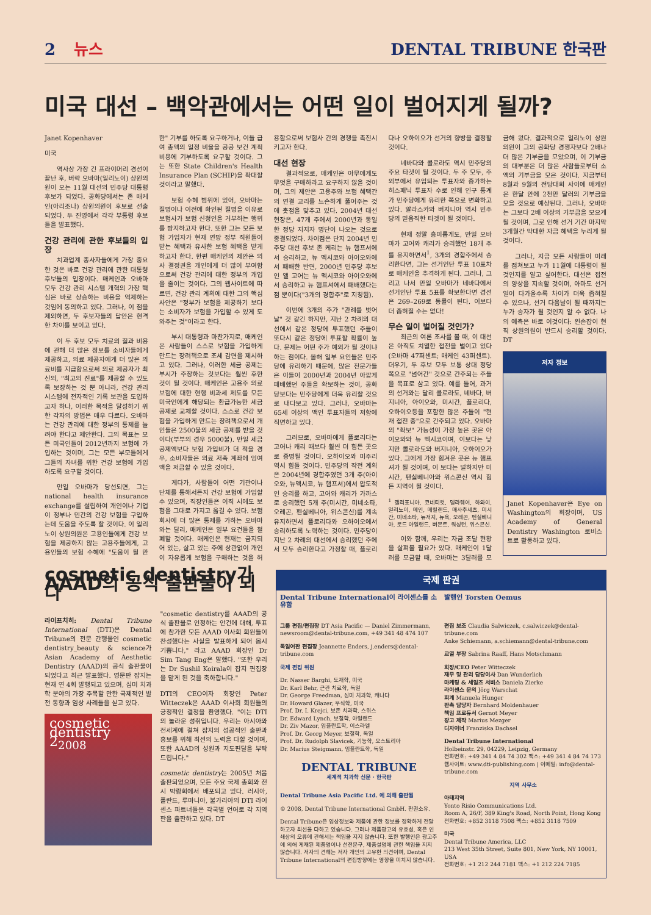2 뉴스
DENTAL TRIBUNE 한국판
미국 대선 – 백악관에서는 어떤 일이 벌어지게 될까?
Janet Kopenhaver
미국
역사상 가장 긴 프라이머리 경선이 끝난 후, 버락 오바마(일리노이) 상원의원이 오는 11월 대선의 민주당 대통령 후보가 되었다. 공화당에서는 존 매케인(아리조나) 상원의원이 후보로 선출되었다. 두 진영에서 각각 부통령 후보들을 발표했다.
건강 관리에 관한 후보들의 입장
치과업계 종사자들에게 가장 중요한 것은 바로 건강 관리에 관한 대통령 후보들의 입장이다. 매케인과 오바마 모두 건강 관리 시스템 개혁의 가장 핵심은 바로 상승하는 비용을 억제하는 것임에 동의하고 있다. 그러나, 이 점을 제외하면, 두 후보자들의 답안은 현격한 차이를 보이고 있다.
이 두 후보 모두 치료의 질과 비용에 관해 더 많은 정보를 소비자들에게 제공하고, 의료 제공자에게 더 많은 의료비를 지급함으로써 의료 제공자가 최신의, "최고의 진료"를 제공할 수 있도록 보장하는 것 뿐 아니라, 건강 관리 시스템에 전자적인 기록 보관을 도입하고자 하나, 이러한 목적을 달성하기 위한 각자의 방법은 매우 다르다. 오바마는 건강 관리에 대한 정부의 통제를 늘려야 한다고 제안한다. 그의 목표는 모든 미국인들이 2012년까지 보험에 가입하는 것이며, 그는 모든 부모들에게 그들의 자녀를 위한 건강 보험에 가입하도록 요구할 것이다.
만일 오바마가 당선되면, 그는 national health insurance exchange를 설립하여 개인이나 기업이 정부나 민간의 건강 보험을 구입하는데 도움을 주도록 할 것이다. 이 일리노이 상원의원은 고용인들에게 건강 보험을 제공하지 않는 고용주들에게, 고용인들의 보험 수혜에 "도움이 될 만한" 기부를 하도록 요구하거나, 이들 급여 총액의 일정 비율을 공공 보건 계획 비용에 기부하도록 요구할 것이다. 그는 또한 State Children's Health Insurance Plan (SCHIP)을 확대할 것이라고 말했다.
보험 수혜 범위에 있어, 오바마는 질병이나 이전에 확인된 질병을 이유로 보험사가 보험 신청인을 거부하는 행위를 방지하고자 한다. 또한 그는 모든 보험 가입자가 현재 연방 정부 직원들이 받는 혜택과 유사한 보험 혜택을 받게 하고자 한다. 한편 매케인의 제안은 의사 결정권을 개인에게 더 많이 부여함으로써 건강 관리에 대한 정부의 개입을 줄이는 것이다. 그의 웹사이트에 따르면, 건강 관리 계획에 대한 그의 핵심 사안은 "정부가 보험을 제공하기 보다는 소비자가 보험을 가입할 수 있게 도와주는 것"이라고 한다.
부시 대통령과 마찬가지로, 매케인은 사람들이 스스로 보험을 가입하게 만드는 장려책으로 조세 감면을 제시하고 있다. 그러나, 이러한 세금 공제는 부시가 주장하는 것보다는 훨씬 후한 것이 될 것이다. 매케인은 고용주 의료 보험에 대한 현행 비과세 제도를 모든 미국인에게 해당되는 환급가능한 세금 공제로 교체할 것이다. 스스로 건강 보험을 가입하게 만드는 장려책으로서 개인들은 2500불의 세금 공제를 받을 것이다(부부의 경우 5000불). 만일 세금 공제액보다 보험 가입비가 더 적을 경우, 소비자들은 의료 저축 계좌에 잉여액을 저금할 수 있을 것이다.
게다가, 사람들이 어떤 기관이나 단체를 통해서든지 건강 보험에 가입할 수 있으며, 직장인들은 이직 시에도 보험을 그대로 가지고 옮길 수 있다. 보험 회사에 더 많은 통제를 가하는 오바마와는 달리, 매케인은 일부 요건들을 철폐할 것이다. 매케인은 현재는 금지되어 있는, 살고 있는 주에 상관없이 개인이 자유롭게 보험을 구매하는 것을 허용함으로써 보험사 간의 경쟁을 촉진시키고자 한다.
대선 현장
결과적으로, 매케인은 아무에게도 무엇을 구매하라고 요구하지 않을 것이며, 그의 제안은 고용주와 보험 혜택간의 연결 고리를 느슨하게 풀어주는 것에 촛점을 맞추고 있다. 2004년 대선 현장은, 47개 주에서 2000년과 동일한 정당 지지자 명단이 나오는 것으로 종결되었다. 차이점은 단지 2004년 민주당 대선 후보 존 케리는 뉴 햄프셔에서 승리하고, 뉴 멕시코와 아이오와에서 패배한 반면, 2000년 민주당 후보인 앨 고어는 뉴 멕시코와 아이오와에서 승리하고 뉴 햄프셔에서 패배했다는 점 뿐이다("3개의 경합주"로 지칭됨).
이번에 3개의 주가 "관례를 벗어날" 것 같긴 하지만, 지난 2 차례의 대선에서 같은 정당에 투표했던 주들이 또다시 같은 정당에 투표할 확률이 높다. 문제는 어떤 주가 예외가 될 것이냐 하는 점이다. 올해 일부 요인들은 민주당에 유리하기 때문에, 많은 전문가들은 이들이 2000년과 2004년 아깝게 패배했던 주들을 확보하는 것이, 공화당보다는 민주당에게 더욱 유리할 것으로 내다보고 있다. 그러나, 오바마는 65세 이상의 백인 투표자들의 저항에 직면하고 있다.
그러므로, 오바마에게 플로리다는 고어나 캐리 때보다 훨씬 더 힘든 곳으로 증명될 것이다. 오하이오와 미주리 역시 힘들 것이다. 민주당의 작전 계획은 2004년에 경합주였던 3개 주(아이오와, 뉴멕시코, 뉴 햄프셔)에서 압도적인 승리를 하고, 고어와 캐리가 가까스로 승리했던 5개 주(미시간, 미네소타, 오레곤, 펜실베니아, 위스콘신)를 계속 유지하면서 플로리다와 오하이오에서 승리하도록 노력하는 것이다. 민주당이 지난 2 차례의 대선에서 승리했던 주에서 모두 승리한다고 가정할 때, 플로리다나 오하이오가 선거의 향방을 결정할 것이다.
네바다와 콜로라도 역시 민주당의 주요 타겟이 될 것이다. 두 주 모두, 주 외부에서 유입되는 투표자와 증가하는 히스패닉 투표자 수로 인해 인구 통계가 민주당에게 유리한 쪽으로 변화하고 있다. 알라스카와 버지니아 역시 민주당의 믿음직한 타겟이 될 것이다.
현재 정말 흥미롭게도, 만일 오바마가 고어와 캐리가 승리했던 18개 주를 유지하면서<sup>1</sup>, 3개의 경합주에서 승리한다면, 그는 선거인단 투표 10표차로 매케인을 추격하게 된다. 그러나, 그리고 나서 만일 오바마가 네바다에서 선거인단 투표 5표를 확보한다면 경선은 269–269로 동률이 된다. 이보다 더 좁혀질 수는 없다!
무슨 일이 벌어질 것인가?
최근의 여론 조사를 볼 때, 이 대선은 아직도 치열한 접전을 벌이고 있다(오바마 47퍼센트; 매케인 43퍼센트). 더우기, 두 후보 모두 보통 상대 정당 쪽으로 "넘어간" 것으로 간주되는 주들을 목표로 삼고 있다. 예를 들어, 과거의 선거와는 달리 콜로라도, 네바다, 버지니아, 아이오와, 미시간, 플로리다, 오하이오등을 포함한 많은 주들이 "현재 접전 중"으로 간주되고 있다. 오바마의 "확보" 가능성이 가장 높은 곳은 아이오와와 뉴 멕시코이며, 이보다는 낮지만 콜로라도와 버지니아, 오하이오가 있다. 그에게 가장 힘겨운 곳은 뉴 햄프셔가 될 것이며, 이 보다는 덜하지만 미시간, 펜실베니아와 위스콘신 역시 힘든 지역이 될 것이다.
<sup>1</sup> 캘리포니아, 코네티컷, 델라웨어, 하와이, 일리노이, 메인, 메릴랜드, 매사추세츠, 미시간, 미네소타, 뉴저지, 뉴욕, 오레곤, 펜실베니아, 로드 아일랜드, 버몬트, 워싱턴, 위스콘신.
이와 함께, 우리는 자금 조달 현황을 살펴볼 필요가 있다. 매케인이 1달러를 모금할 때, 오바마는 3달러를 모금해 왔다. 결과적으로 일리노이 상원의원이 그의 공화당 경쟁자보다 2배나 더 많은 기부금을 모았으며, 이 기부금의 대부분은 더 많은 사람들로부터 소액의 기부금을 모은 것이다. 지금부터 8월과 9월의 전당대회 사이에 매케인은 한달 안에 2천만 달러의 기부금을 모을 것으로 예상된다. 그러나, 오바마는 그보다 2배 이상의 기부금을 모으게 될 것이며, 그로 인해 선거 기간 마지막 3개월간 막대한 자금 혜택을 누리게 될 것이다.
그러나, 지금 모든 사람들이 미래를 점쳐보고 누가 11월에 대통령이 될 것인지를 알고 싶어한다. 대선은 접전의 양상을 지속할 것이며, 아마도 선거일이 다가올수록 차이가 더욱 좁혀질 수 있으나, 선거 다음날이 될 때까지는 누가 승자가 될 것인지 알 수 없다. 나의 예측은 바로 이것이다: 왼손잡이 현직 상원의원이 반드시 승리할 것이다. DT
저자 정보
Janet Kopenhaver은 Eye on Washington의 회장이며, US Academy of General Dentistry Washington 로비스트로 활동하고 있다.
cosmetic dentistry가 AAAD의 공식 출판물이 되다
라이프치히: Dental Tribune International (DTI)은 Dental Tribune의 전문 간행물인 cosmetic dentistry_beauty & science가 Asian Academy of Aesthetic Dentistry (AAAD)의 공식 출판물이 되었다고 최근 발표했다. 영문판 잡지는 현재 연 4회 발행되고 있으며, 심미 치과학 분야의 가장 주목할 만한 국제적인 발전 동향과 임상 사례들을 싣고 있다.
cosmetic dentistry 2<sub>2008</sub>
"cosmetic dentistry를 AAAD의 공식 출판물로 인정하는 안건에 대해, 투표에 참가한 모든 AAAD 이사회 회원들이 찬성했다는 사실을 발표하게 되어 몹시 기쁩니다," 라고 AAAD 회장인 Dr Sim Tang Eng은 말했다. "또한 우리는 Dr Sushil Koirala이 잡지 편집장을 맡게 된 것을 축하합니다."
DTI의 CEO이자 회장인 Peter Witteczek은 AAAD 이사회 회원들의 긍정적인 결정을 환영했다. "이는 DTI의 놀라운 성취입니다. 우리는 아시아와 전세계에 걸쳐 잡지의 성공적인 출판과 홍보를 위해 최선의 노력을 다할 것이며, 또한 AAAD의 성원과 지도편달을 부탁드립니다."
cosmetic dentistry는 2005년 처음 출판되었으며, 모든 주요 국제 총회와 전시 박람회에서 배포되고 있다. 러시아, 폴란드, 루마니아, 불가리아의 DTI 라이센스 파트너들은 각국별 언어로 각 지역판을 출판하고 있다. DT
국제 판권
Dental Tribune International이 라이센스를 소유함
발행인 Torsten Oemus
그룹 편집/편집장 DT Asia Pacific — Daniel Zimmermann, newsroom@dental-tribune.com, +49 341 48 474 107
독일어판 편집장 Jeannette Enders, j.enders@dental-tribune.com
국제 편집 위원
Dr. Nasser Barghi, 도재학, 미국
Dr. Karl Behr, 근관 치료학, 독일
Dr. George Freedman, 심미 치과학, 캐나다
Dr. Howard Glazer, 우식학, 미국
Prof. Dr. I. Krejci, 보존 치과학, 스위스
Dr. Edward Lynch, 보철학, 아일랜드
Dr. Ziv Mazor, 임플란트학, 이스라엘
Prof. Dr. Georg Meyer, 보철학, 독일
Prof. Dr. Rudolph Slavicek, 기능학, 오스트리아
Dr. Marius Steigmann, 임플란트학, 독일
DENTAL TRIBUNE
세계적 치과학 신문 · 한국판
Dental Tribune Asia Pacific Ltd. 에 의해 출판됨
© 2008, Dental Tribune International GmbH. 판권소유.
Dental Tribune은 임상정보와 제품에 관한 정보를 정확하게 전달하고자 최선을 다하고 있습니다. 그러나 제품광고의 유효성, 혹은 인쇄상의 오류에 관해서는 책임을 지지 않습니다. 또한 발행인은 광고주에 의해 게재된 제품명이나 선전문구, 제품설명에 관한 책임을 지지 않습니다. 저자의 견해는 저자 개인의 고유한 의견이며, Dental Tribune International의 편집방향에는 영향을 미치지 않습니다.
편집 보조 Claudia Salwiczek, c.salwiczek@dental-tribune.com
Anke Schiemann, a.schiemann@dental-tribune.com
교열 부장 Sabrina Raaff, Hans Motschmann
회장/CEO Peter Witteczek
재무 및 관리 담당이사 Dan Wunderlich
마케팅 & 세일즈 서비스 Daniela Zierke
라이센스 문의 Jörg Warschat
회계 Manuela Hunger
판촉 담당자 Bernhard Moldenhauer
책임 프로듀서 Gernot Meyer
광고 제작 Marius Mezger
디자이너 Franziska Dachsel
Dental Tribune International
Holbeinstr. 29, 04229, Leipzig, Germany
전화번호: +49 341 4 84 74 302 팩스: +49 341 4 84 74 173
웹사이트: www.dti-publishing.com | 이메일: info@dental-tribune.com
지역 사무소
아태지역
Yonto Risio Communications Ltd.
Room A, 26/F, 389 King's Road, North Point, Hong Kong
전화번호: +852 3118 7508 팩스: +852 3118 7509
미국
Dental Tribune America, LLC
213 West 35th Street, Suite 801, New York, NY 10001, USA
전화번호: +1 212 244 7181 팩스: +1 212 224 7185